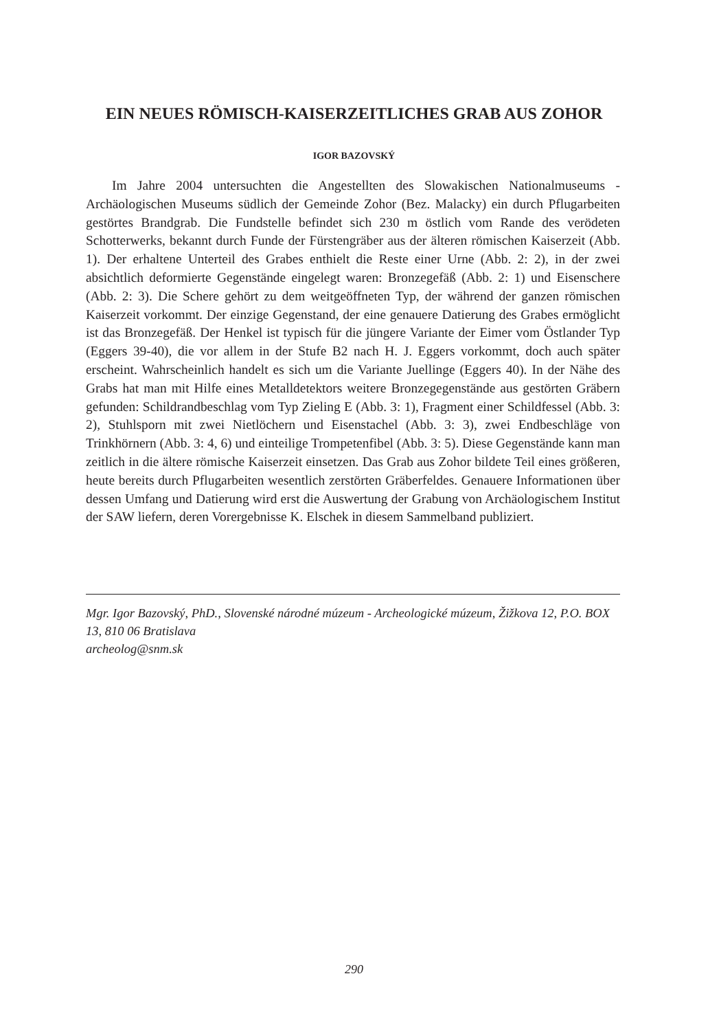EIN NEUES RÖMISCH-KAISERZEITLICHES GRAB AUS ZOHOR
IGOR BAZOVSKÝ
Im Jahre 2004 untersuchten die Angestellten des Slowakischen Nationalmuseums - Archäologischen Museums südlich der Gemeinde Zohor (Bez. Malacky) ein durch Pflugarbeiten gestörtes Brandgrab. Die Fundstelle befindet sich 230 m östlich vom Rande des verödeten Schotterwerks, bekannt durch Funde der Fürstengräber aus der älteren römischen Kaiserzeit (Abb. 1). Der erhaltene Unterteil des Grabes enthielt die Reste einer Urne (Abb. 2: 2), in der zwei absichtlich deformierte Gegenstände eingelegt waren: Bronzegefäß (Abb. 2: 1) und Eisenschere (Abb. 2: 3). Die Schere gehört zu dem weitgeöffneten Typ, der während der ganzen römischen Kaiserzeit vorkommt. Der einzige Gegenstand, der eine genauere Datierung des Grabes ermöglicht ist das Bronzegefäß. Der Henkel ist typisch für die jüngere Variante der Eimer vom Östlander Typ (Eggers 39-40), die vor allem in der Stufe B2 nach H. J. Eggers vorkommt, doch auch später erscheint. Wahrscheinlich handelt es sich um die Variante Juellinge (Eggers 40). In der Nähe des Grabs hat man mit Hilfe eines Metalldetektors weitere Bronzegegenstände aus gestörten Gräbern gefunden: Schildrandbeschlag vom Typ Zieling E (Abb. 3: 1), Fragment einer Schildfessel (Abb. 3: 2), Stuhlsporn mit zwei Nietlöchern und Eisenstachel (Abb. 3: 3), zwei Endbeschläge von Trinkhörnern (Abb. 3: 4, 6) und einteilige Trompetenfibel (Abb. 3: 5). Diese Gegenstände kann man zeitlich in die ältere römische Kaiserzeit einsetzen. Das Grab aus Zohor bildete Teil eines größeren, heute bereits durch Pflugarbeiten wesentlich zerstörten Gräberfeldes. Genauere Informationen über dessen Umfang und Datierung wird erst die Auswertung der Grabung von Archäologischem Institut der SAW liefern, deren Vorergebnisse K. Elschek in diesem Sammelband publiziert.
Mgr. Igor Bazovský, PhD., Slovenské národné múzeum - Archeologické múzeum, Žižkova 12, P.O. BOX 13, 810 06 Bratislava
archeolog@snm.sk
290